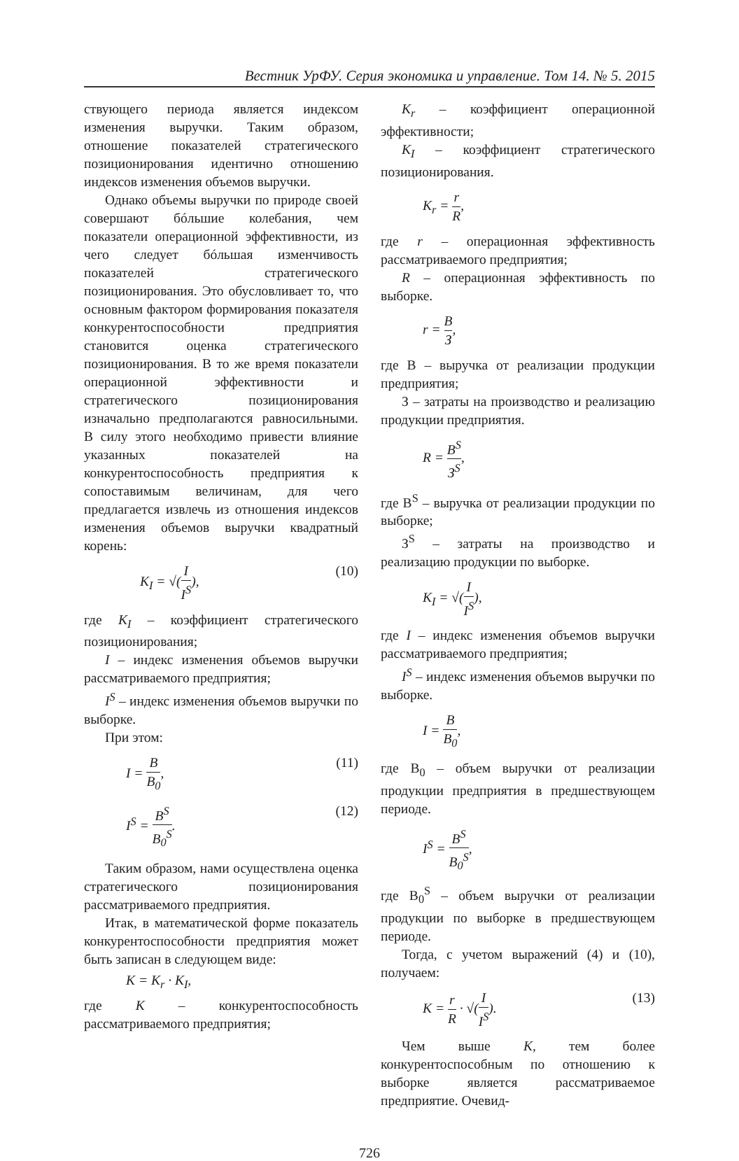Вестник УрФУ. Серия экономика и управление. Том 14. № 5. 2015
ствующего периода является индексом изменения выручки. Таким образом, отношение показателей стратегического позиционирования идентично отношению индексов изменения объемов выручки.
Однако объемы выручки по природе своей совершают бóльшие колебания, чем показатели операционной эффективности, из чего следует бóльшая изменчивость показателей стратегического позиционирования. Это обусловливает то, что основным фактором формирования показателя конкурентоспособности предприятия становится оценка стратегического позиционирования. В то же время показатели операционной эффективности и стратегического позиционирования изначально предполагаются равносильными. В силу этого необходимо привести влияние указанных показателей на конкурентоспособность предприятия к сопоставимым величинам, для чего предлагается извлечь из отношения индексов изменения объемов выручки квадратный корень:
K<sub>I</sub> = √(I I<sup>S</sup>), (10)
где K<sub>I</sub> – коэффициент стратегического позиционирования;
I – индекс изменения объемов выручки рассматриваемого предприятия;
I<sup>S</sup> – индекс изменения объемов выручки по выборке.
При этом:
I = В В<sub>0</sub>, (11)
I<sup>S</sup> = В<sup>S</sup> В<sub>0</sub><sup>S</sup>. (12)
Таким образом, нами осуществлена оценка стратегического позиционирования рассматриваемого предприятия.
Итак, в математической форме показатель конкурентоспособности предприятия может быть записан в следующем виде:
K = K<sub>r</sub> · K<sub>I</sub>,
где K – конкурентоспособность рассматриваемого предприятия;
K<sub>r</sub> – коэффициент операционной эффективности;
K<sub>I</sub> – коэффициент стратегического позиционирования.
K<sub>r</sub> = r R,
где r – операционная эффективность рассматриваемого предприятия;
R – операционная эффективность по выборке.
r = В З,
где В – выручка от реализации продукции предприятия;
З – затраты на производство и реализацию продукции предприятия.
R = В<sup>S</sup> З<sup>S</sup>,
где В<sup>S</sup> – выручка от реализации продукции по выборке;
З<sup>S</sup> – затраты на производство и реализацию продукции по выборке.
K<sub>I</sub> = √(I I<sup>S</sup>),
где I – индекс изменения объемов выручки рассматриваемого предприятия;
I<sup>S</sup> – индекс изменения объемов выручки по выборке.
I = В В<sub>0</sub>,
где В<sub>0</sub> – объем выручки от реализации продукции предприятия в предшествующем периоде.
I<sup>S</sup> = В<sup>S</sup> В<sub>0</sub><sup>S</sup>,
где В<sub>0</sub><sup>S</sup> – объем выручки от реализации продукции по выборке в предшествующем периоде.
Тогда, с учетом выражений (4) и (10), получаем:
K = r R · √(I I<sup>S</sup>). (13)
Чем выше K, тем более конкурентоспособным по отношению к выборке является рассматриваемое предприятие. Очевид-
726